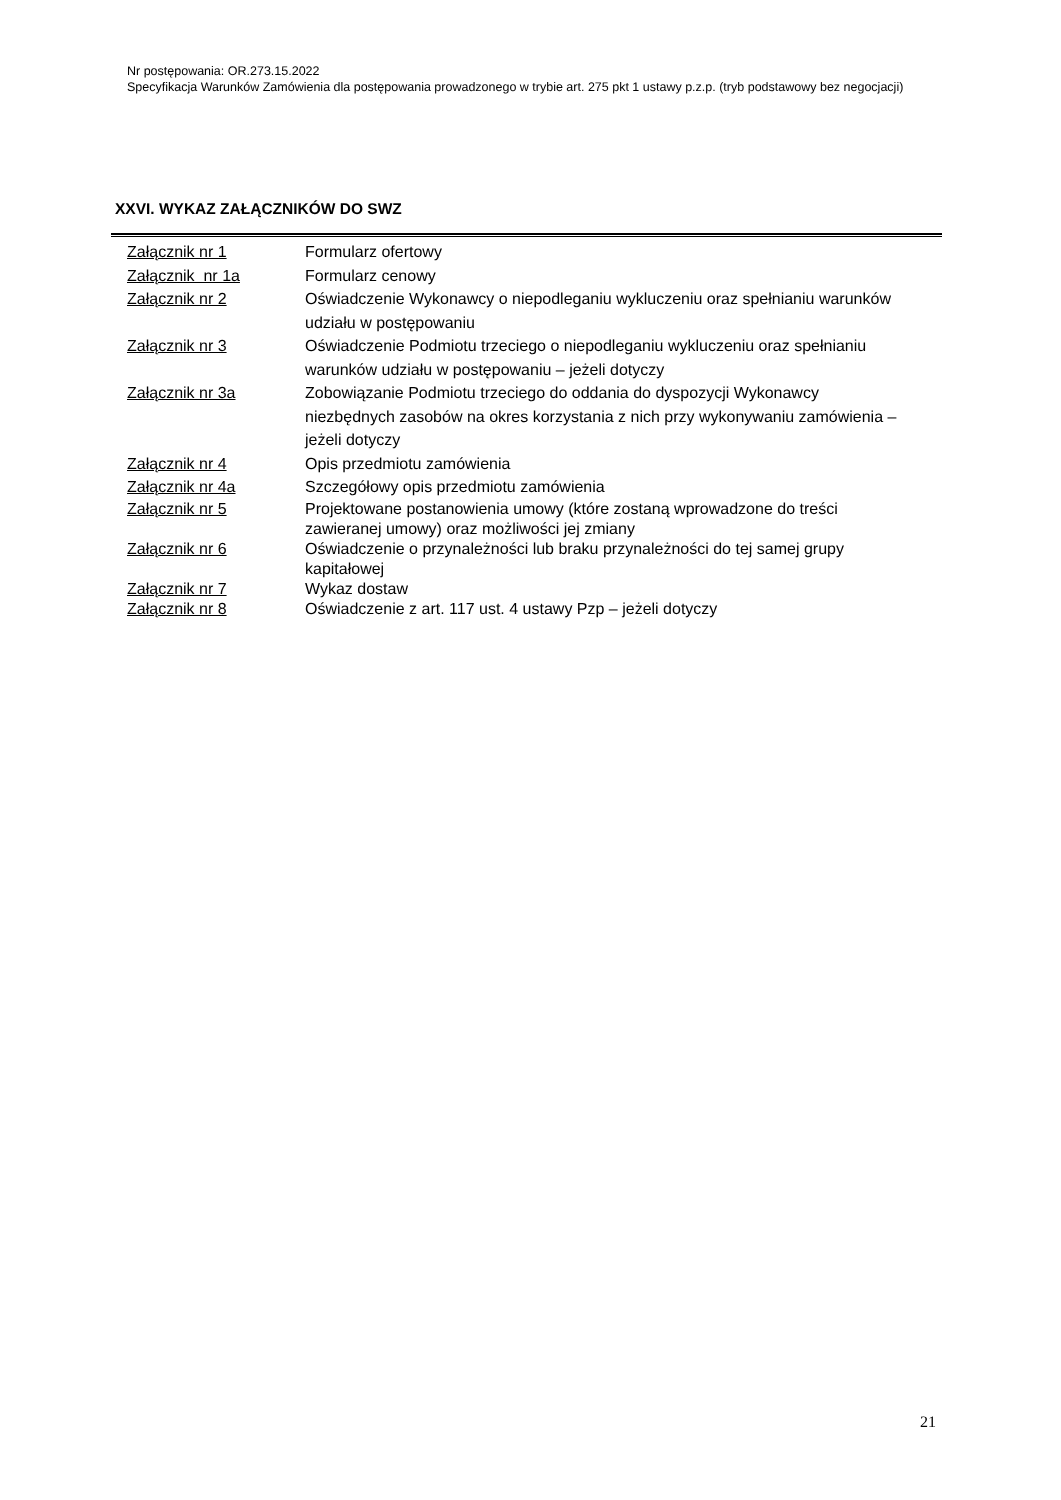Nr postępowania: OR.273.15.2022
Specyfikacja Warunków Zamówienia dla postępowania prowadzonego w trybie art. 275 pkt 1 ustawy p.z.p. (tryb podstawowy bez negocjacji)
XXVI. WYKAZ ZAŁĄCZNIKÓW DO SWZ
| Załącznik nr 1 | Formularz ofertowy |
| Załącznik nr 1a | Formularz cenowy |
| Załącznik nr 2 | Oświadczenie Wykonawcy o niepodleganiu wykluczeniu oraz spełnianiu warunków udziału w postępowaniu |
| Załącznik nr 3 | Oświadczenie Podmiotu trzeciego o niepodleganiu wykluczeniu oraz spełnianiu warunków udziału w postępowaniu – jeżeli dotyczy |
| Załącznik nr 3a | Zobowiązanie Podmiotu trzeciego do oddania do dyspozycji Wykonawcy niezbędnych zasobów na okres korzystania z nich przy wykonywaniu zamówienia – jeżeli dotyczy |
| Załącznik nr 4 | Opis przedmiotu zamówienia |
| Załącznik nr 4a | Szczegółowy opis przedmiotu zamówienia |
| Załącznik nr 5 | Projektowane postanowienia umowy (które zostaną wprowadzone do treści zawieranej umowy) oraz możliwości jej zmiany |
| Załącznik nr 6 | Oświadczenie o przynależności lub braku przynależności do tej samej grupy kapitałowej |
| Załącznik nr 7 | Wykaz dostaw |
| Załącznik nr 8 | Oświadczenie z art. 117 ust. 4 ustawy Pzp – jeżeli dotyczy |
21